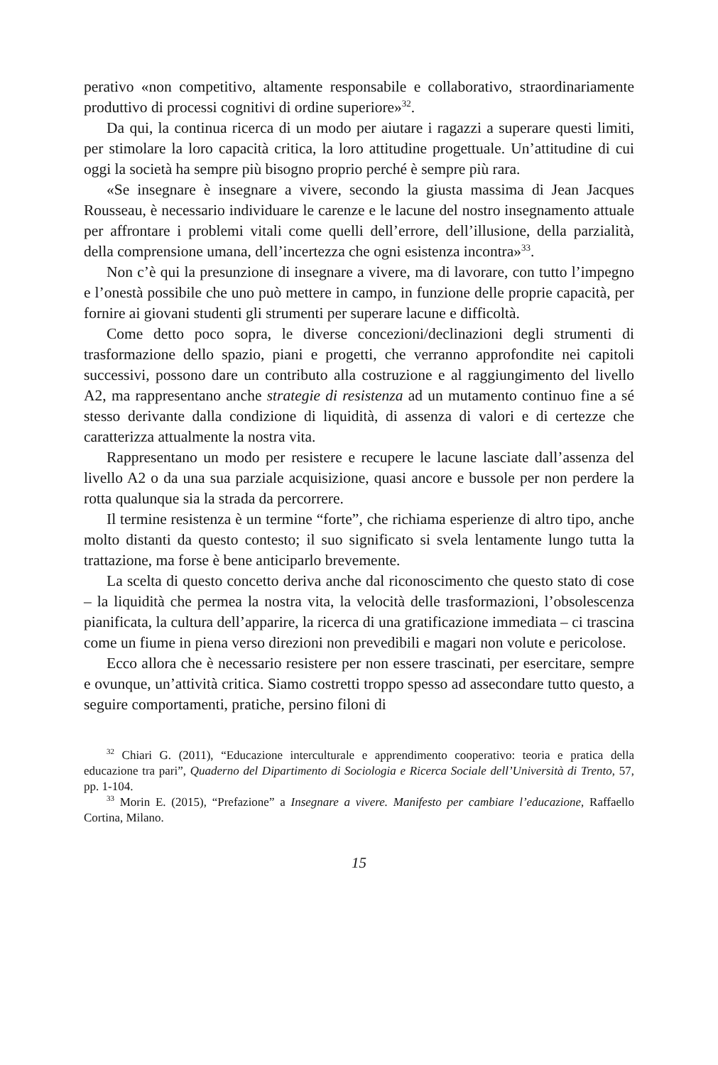perativo «non competitivo, altamente responsabile e collaborativo, straordinariamente produttivo di processi cognitivi di ordine superiore»<sup>32</sup>.
Da qui, la continua ricerca di un modo per aiutare i ragazzi a superare questi limiti, per stimolare la loro capacità critica, la loro attitudine progettuale. Un’attitudine di cui oggi la società ha sempre più bisogno proprio perché è sempre più rara.
«Se insegnare è insegnare a vivere, secondo la giusta massima di Jean Jacques Rousseau, è necessario individuare le carenze e le lacune del nostro insegnamento attuale per affrontare i problemi vitali come quelli dell’errore, dell’illusione, della parzialità, della comprensione umana, dell’incertezza che ogni esistenza incontra»<sup>33</sup>.
Non c’è qui la presunzione di insegnare a vivere, ma di lavorare, con tutto l’impegno e l’onestà possibile che uno può mettere in campo, in funzione delle proprie capacità, per fornire ai giovani studenti gli strumenti per superare lacune e difficoltà.
Come detto poco sopra, le diverse concezioni/declinazioni degli strumenti di trasformazione dello spazio, piani e progetti, che verranno approfondite nei capitoli successivi, possono dare un contributo alla costruzione e al raggiungimento del livello A2, ma rappresentano anche strategie di resistenza ad un mutamento continuo fine a sé stesso derivante dalla condizione di liquidità, di assenza di valori e di certezze che caratterizza attualmente la nostra vita.
Rappresentano un modo per resistere e recupere le lacune lasciate dall’assenza del livello A2 o da una sua parziale acquisizione, quasi ancore e bussole per non perdere la rotta qualunque sia la strada da percorrere.
Il termine resistenza è un termine “forte”, che richiama esperienze di altro tipo, anche molto distanti da questo contesto; il suo significato si svela lentamente lungo tutta la trattazione, ma forse è bene anticiparlo brevemente.
La scelta di questo concetto deriva anche dal riconoscimento che questo stato di cose – la liquidità che permea la nostra vita, la velocità delle trasformazioni, l’obsolescenza pianificata, la cultura dell’apparire, la ricerca di una gratificazione immediata – ci trascina come un fiume in piena verso direzioni non prevedibili e magari non volute e pericolose.
Ecco allora che è necessario resistere per non essere trascinati, per esercitare, sempre e ovunque, un’attività critica. Siamo costretti troppo spesso ad assecondare tutto questo, a seguire comportamenti, pratiche, persino filoni di
<sup>32</sup> Chiari G. (2011), “Educazione interculturale e apprendimento cooperativo: teoria e pratica della educazione tra pari”, Quaderno del Dipartimento di Sociologia e Ricerca Sociale dell’Università di Trento, 57, pp. 1-104.
<sup>33</sup> Morin E. (2015), “Prefazione” a Insegnare a vivere. Manifesto per cambiare l’educazione, Raffaello Cortina, Milano.
15